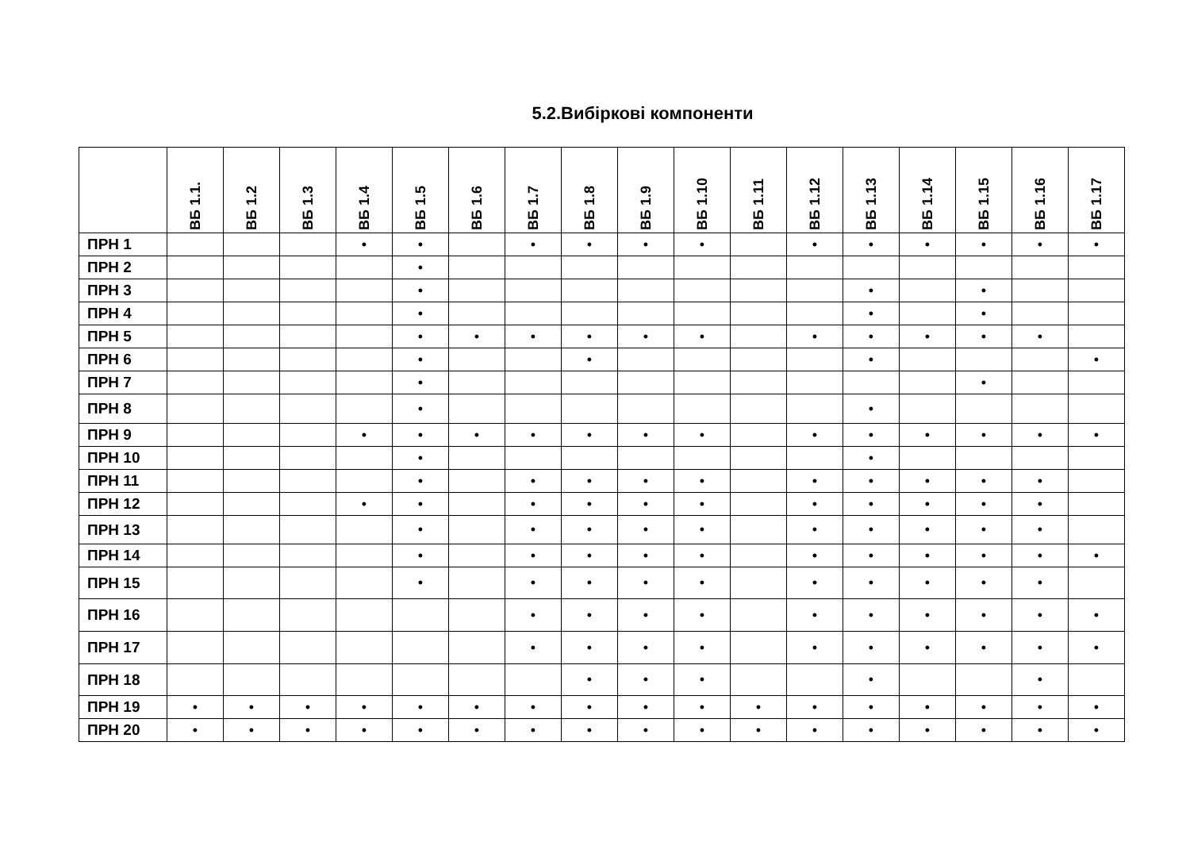5.2.Вибіркові компоненти
| | ВБ 1.1. | ВБ 1.2 | ВБ 1.3 | ВБ 1.4 | ВБ 1.5 | ВБ 1.6 | ВБ 1.7 | ВБ 1.8 | ВБ 1.9 | ВБ 1.10 | ВБ 1.11 | ВБ 1.12 | ВБ 1.13 | ВБ 1.14 | ВБ 1.15 | ВБ 1.16 | ВБ 1.17 |
| --- | --- | --- | --- | --- | --- | --- | --- | --- | --- | --- | --- | --- | --- | --- | --- | --- | --- |
| ПРН 1 | | | | • | • | | • | • | • | • | | • | • | • | • | • | • |
| ПРН 2 | | | | | • | | | | | | | | | | | | |
| ПРН 3 | | | | | • | | | | | | | | • | | • | | |
| ПРН 4 | | | | | • | | | | | | | | • | | • | | |
| ПРН 5 | | | | | • | • | • | • | • | • | | • | • | • | • | • | |
| ПРН 6 | | | | | • | | | • | | | | | • | | | | • |
| ПРН 7 | | | | | • | | | | | | | | | | • | | |
| ПРН 8 | | | | | • | | | | | | | | • | | | | |
| ПРН 9 | | | | • | • | • | • | • | • | • | | • | • | • | • | • | • |
| ПРН 10 | | | | | • | | | | | | | | • | | | | |
| ПРН 11 | | | | | • | | • | • | • | • | | • | • | • | • | • | |
| ПРН 12 | | | | • | • | | • | • | • | • | | • | • | • | • | • | |
| ПРН 13 | | | | | • | | • | • | • | • | | • | • | • | • | • | |
| ПРН 14 | | | | | • | | • | • | • | • | | • | • | • | • | • | • |
| ПРН 15 | | | | | • | | • | • | • | • | | • | • | • | • | • | |
| ПРН 16 | | | | | | | • | • | • | • | | • | • | • | • | • | • |
| ПРН 17 | | | | | | | • | • | • | • | | • | • | • | • | • | • |
| ПРН 18 | | | | | | | | • | • | • | | | • | | | • | |
| ПРН 19 | • | • | • | • | • | • | • | • | • | • | • | • | • | • | • | • | • |
| ПРН 20 | • | • | • | • | • | • | • | • | • | • | • | • | • | • | • | • | • |